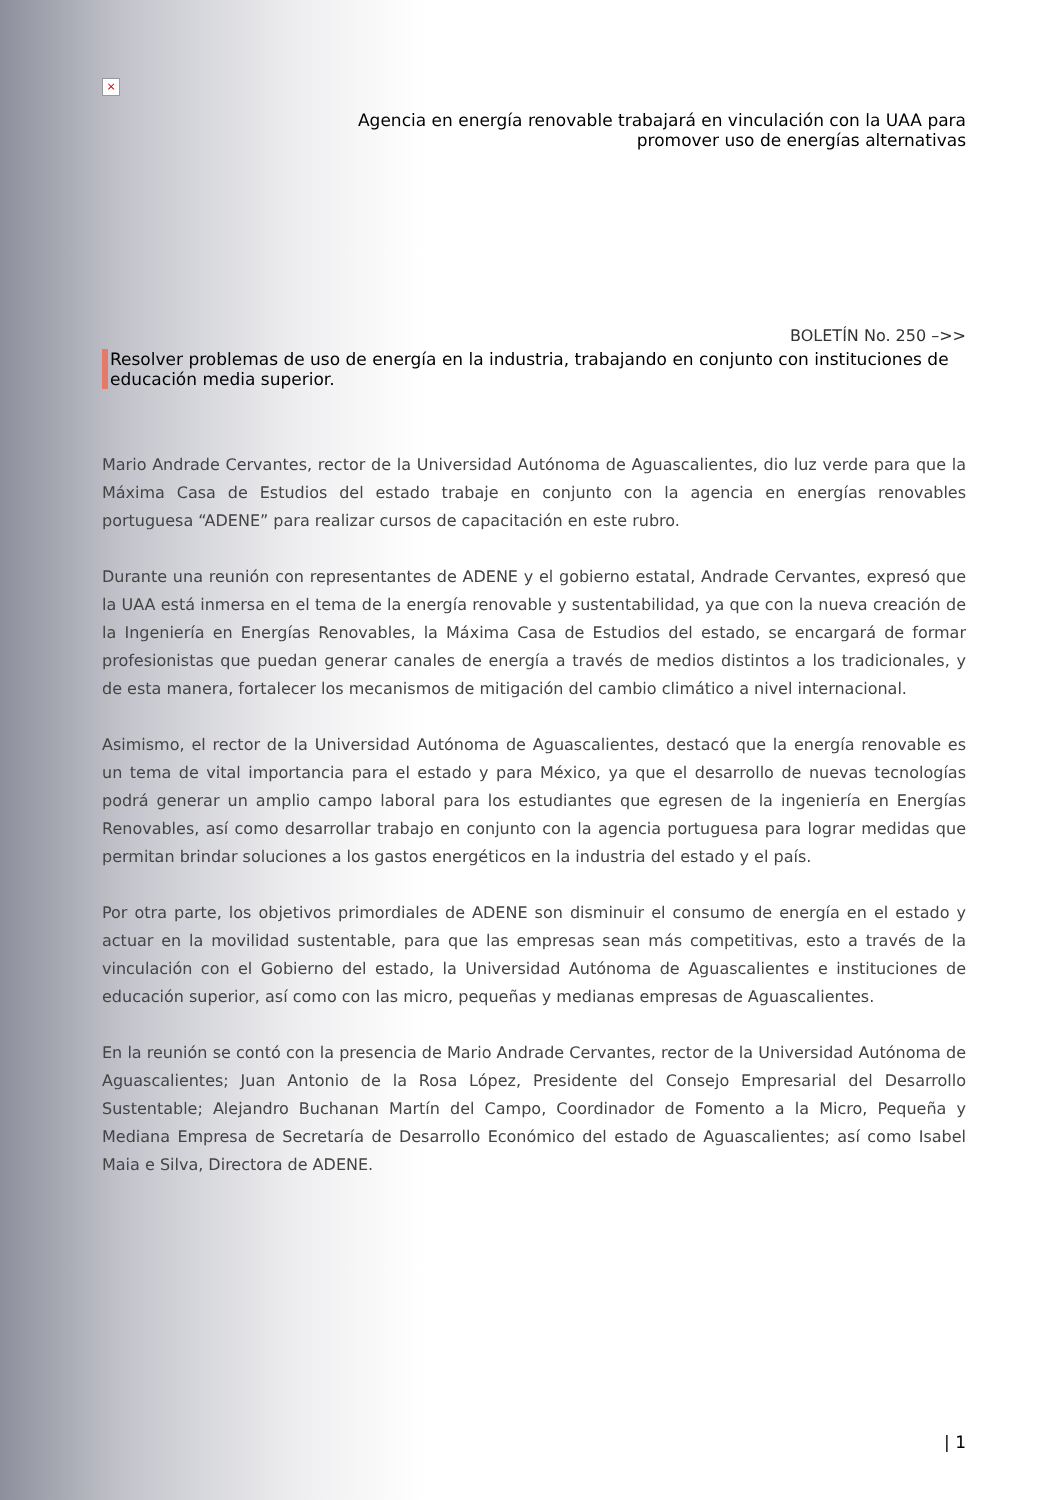×
Agencia en energía renovable trabajará en vinculación con la UAA para
promover uso de energías alternativas
BOLETÍN No. 250 –>>
Resolver problemas de uso de energía en la industria, trabajando en conjunto con instituciones de educación media superior.
Mario Andrade Cervantes, rector de la Universidad Autónoma de Aguascalientes, dio luz verde para que la Máxima Casa de Estudios del estado trabaje en conjunto con la agencia en energías renovables portuguesa “ADENE” para realizar cursos de capacitación en este rubro.
Durante una reunión con representantes de ADENE y el gobierno estatal, Andrade Cervantes, expresó que la UAA está inmersa en el tema de la energía renovable y sustentabilidad, ya que con la nueva creación de la Ingeniería en Energías Renovables, la Máxima Casa de Estudios del estado, se encargará de formar profesionistas que puedan generar canales de energía a través de medios distintos a los tradicionales, y de esta manera, fortalecer los mecanismos de mitigación del cambio climático a nivel internacional.
Asimismo, el rector de la Universidad Autónoma de Aguascalientes, destacó que la energía renovable es un tema de vital importancia para el estado y para México, ya que el desarrollo de nuevas tecnologías podrá generar un amplio campo laboral para los estudiantes que egresen de la ingeniería en Energías Renovables, así como desarrollar trabajo en conjunto con la agencia portuguesa para lograr medidas que permitan brindar soluciones a los gastos energéticos en la industria del estado y el país.
Por otra parte, los objetivos primordiales de ADENE son disminuir el consumo de energía en el estado y actuar en la movilidad sustentable, para que las empresas sean más competitivas, esto a través de la vinculación con el Gobierno del estado, la Universidad Autónoma de Aguascalientes e instituciones de educación superior, así como con las micro, pequeñas y medianas empresas de Aguascalientes.
En la reunión se contó con la presencia de Mario Andrade Cervantes, rector de la Universidad Autónoma de Aguascalientes; Juan Antonio de la Rosa López, Presidente del Consejo Empresarial del Desarrollo Sustentable; Alejandro Buchanan Martín del Campo, Coordinador de Fomento a la Micro, Pequeña y Mediana Empresa de Secretaría de Desarrollo Económico del estado de Aguascalientes; así como Isabel Maia e Silva, Directora de ADENE.
| 1